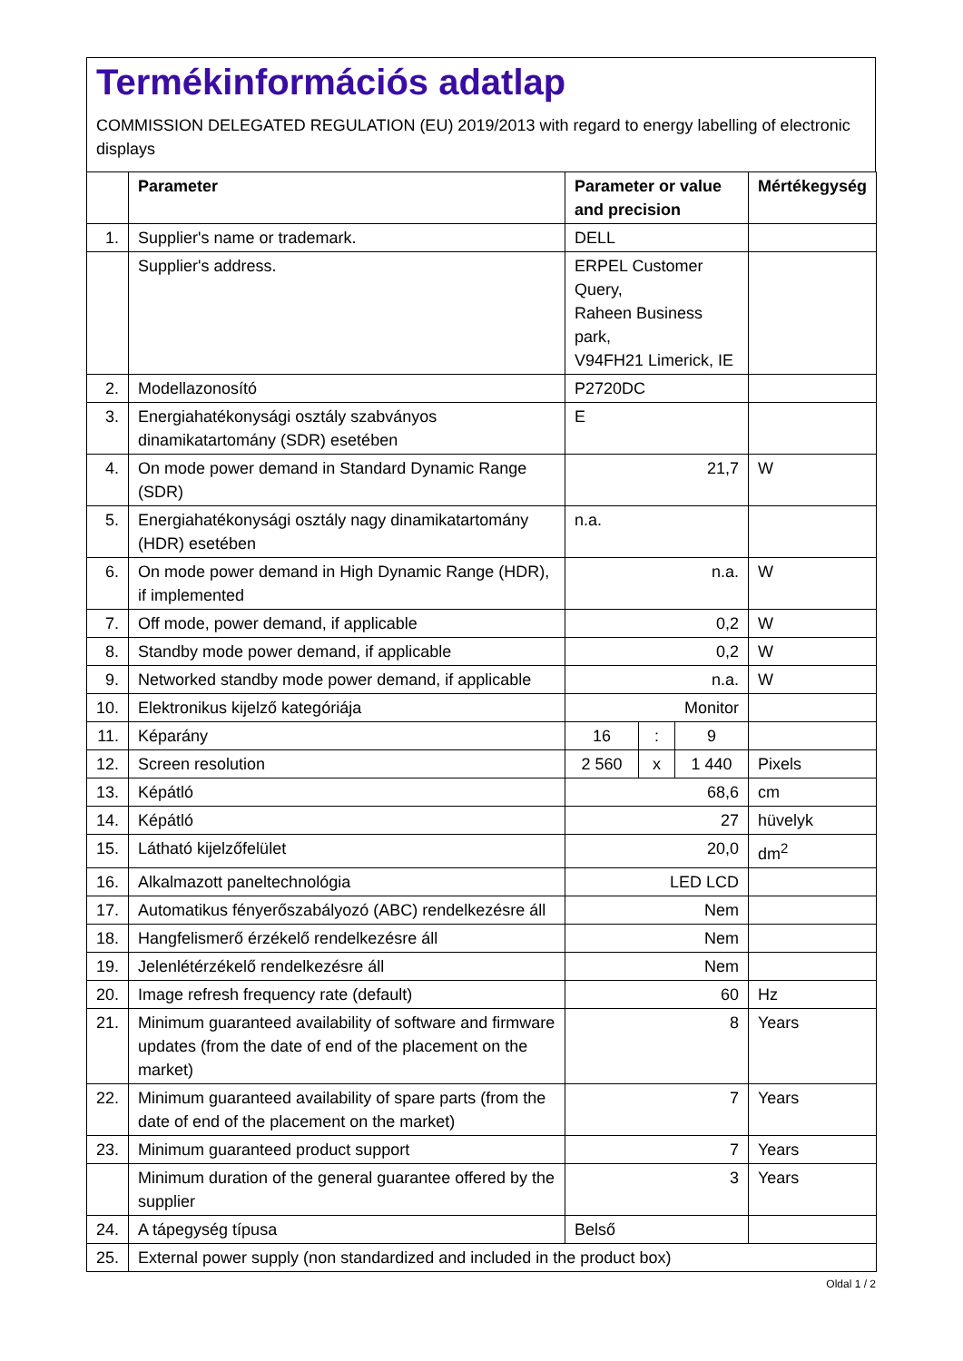Termékinformációs adatlap
COMMISSION DELEGATED REGULATION (EU) 2019/2013 with regard to energy labelling of electronic displays
| | Parameter | Parameter or value and precision | | | Mértékegység |
| --- | --- | --- | --- | --- | --- |
| 1. | Supplier's name or trademark. | DELL | | | |
| | Supplier's address. | ERPEL Customer Query, Raheen Business park, V94FH21 Limerick, IE | | | |
| 2. | Modellazonosító | P2720DC | | | |
| 3. | Energiahatékonysági osztály szabványos dinamikatartomány (SDR) esetében | E | | | |
| 4. | On mode power demand in Standard Dynamic Range (SDR) | 21,7 | | | W |
| 5. | Energiahatékonysági osztály nagy dinamikatartomány (HDR) esetében | n.a. | | | |
| 6. | On mode power demand in High Dynamic Range (HDR), if implemented | n.a. | | | W |
| 7. | Off mode, power demand, if applicable | 0,2 | | | W |
| 8. | Standby mode power demand, if applicable | 0,2 | | | W |
| 9. | Networked standby mode power demand, if applicable | n.a. | | | W |
| 10. | Elektronikus kijelző kategóriája | Monitor | | | |
| 11. | Képarány | 16 | : | 9 | |
| 12. | Screen resolution | 2 560 | x | 1 440 | Pixels |
| 13. | Képátló | 68,6 | | | cm |
| 14. | Képátló | 27 | | | hüvelyk |
| 15. | Látható kijelzőfelület | 20,0 | | | dm<sup>2</sup> |
| 16. | Alkalmazott paneltechnológia | LED LCD | | | |
| 17. | Automatikus fényerőszabályozó (ABC) rendelkezésre áll | Nem | | | |
| 18. | Hangfelismerő érzékelő rendelkezésre áll | Nem | | | |
| 19. | Jelenlétérzékelő rendelkezésre áll | Nem | | | |
| 20. | Image refresh frequency rate (default) | 60 | | | Hz |
| 21. | Minimum guaranteed availability of software and firmware updates (from the date of end of the placement on the market) | 8 | | | Years |
| 22. | Minimum guaranteed availability of spare parts (from the date of end of the placement on the market) | 7 | | | Years |
| 23. | Minimum guaranteed product support | 7 | | | Years |
| | Minimum duration of the general guarantee offered by the supplier | 3 | | | Years |
| 24. | A tápegység típusa | Belső | | | |
| 25. | External power supply (non standardized and included in the product box) | | | | |
Oldal 1 / 2